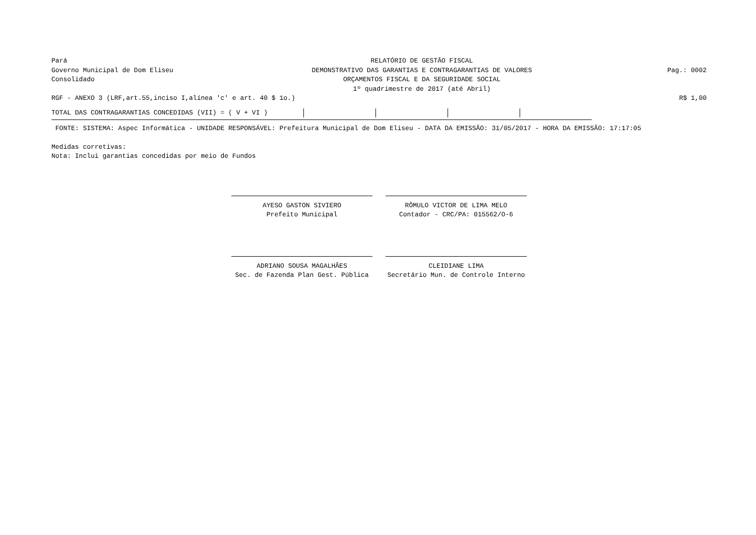Pará
Governo Municipal de Dom Eliseu
Consolidado
RELATÓRIO DE GESTÃO FISCAL
DEMONSTRATIVO DAS GARANTIAS E CONTRAGARANTIAS DE VALORES
ORÇAMENTOS FISCAL E DA SEGURIDADE SOCIAL
1º quadrimestre de 2017 (até Abril)
Pag.: 0002
RGF - ANEXO 3 (LRF,art.55,inciso I,alínea 'c' e art. 40 $ 1o.) R$ 1,00
| TOTAL DAS CONTRAGARANTIAS CONCEDIDAS (VII) = ( V + VI ) | | | | |
FONTE: SISTEMA: Aspec Informática - UNIDADE RESPONSÁVEL: Prefeitura Municipal de Dom Eliseu - DATA DA EMISSÃO: 31/05/2017 - HORA DA EMISSÃO: 17:17:05
Medidas corretivas:
Nota: Inclui garantias concedidas por meio de Fundos
AYESO GASTON SIVIERO
Prefeito Municipal
RÔMULO VICTOR DE LIMA MELO
Contador - CRC/PA: 015562/O-6
ADRIANO SOUSA MAGALHÃES
Sec. de Fazenda Plan Gest. Pública
CLEIDIANE LIMA
Secretário Mun. de Controle Interno